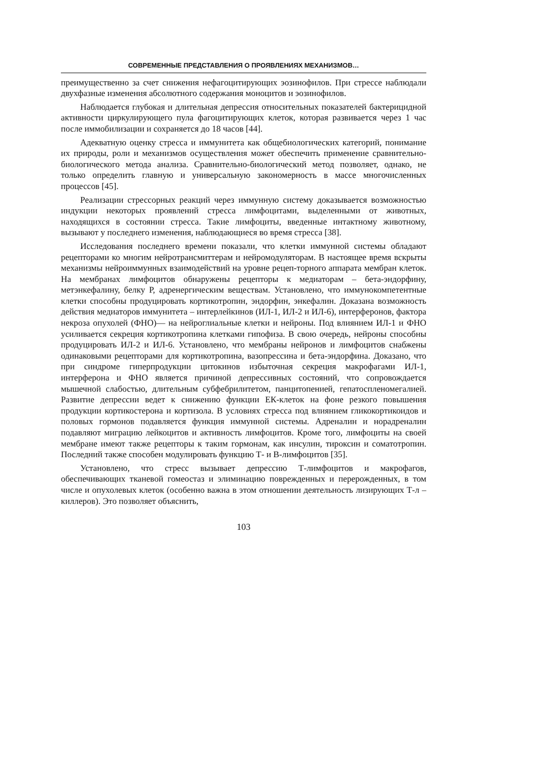СОВРЕМЕННЫЕ ПРЕДСТАВЛЕНИЯ О ПРОЯВЛЕНИЯХ МЕХАНИЗМОВ…
преимущественно за счет снижения нефагоцитирующих эозинофилов. При стрессе наблюдали двухфазные изменения абсолютного содержания моноцитов и эозинофилов.
Наблюдается глубокая и длительная депрессия относительных показателей бактерицидной активности циркулирующего пула фагоцитирующих клеток, которая развивается через 1 час после иммобилизации и сохраняется до 18 часов [44].
Адекватную оценку стресса и иммунитета как общебиологических категорий, понимание их природы, роли и механизмов осуществления может обеспечить применение сравнительно-биологического метода анализа. Сравнительно-биологический метод позволяет, однако, не только определить главную и универсальную закономерность в массе многочисленных процессов [45].
Реализации стрессорных реакций через иммунную систему доказывается возможностью индукции некоторых проявлений стресса лимфоцитами, выделенными от животных, находящихся в состоянии стресса. Такие лимфоциты, введенные интактному животному, вызывают у последнего изменения, наблюдающиеся во время стресса [38].
Исследования последнего времени показали, что клетки иммунной системы обладают рецепторами ко многим нейротрансмиттерам и нейромодуляторам. В настоящее время вскрыты механизмы нейроиммунных взаимодействий на уровне рецеп-торного аппарата мембран клеток. На мембранах лимфоцитов обнаружены рецепторы к медиаторам – бета-эндорфину, метэнкефалину, белку Р, адренергическим веществам. Установлено, что иммунокомпетентные клетки способны продуцировать кортикотропин, эндорфин, энкефалин. Доказана возможность действия медиаторов иммунитета – интерлейкинов (ИЛ-1, ИЛ-2 и ИЛ-6), интерферонов, фактора некроза опухолей (ФНО)— на нейроглиальные клетки и нейроны. Под влиянием ИЛ-1 и ФНО усиливается секреция кортикотропина клетками гипофиза. В свою очередь, нейроны способны продуцировать ИЛ-2 и ИЛ-6. Установлено, что мембраны нейронов и лимфоцитов снабжены одинаковыми рецепторами для кортикотропина, вазопрессина и бета-эндорфина. Доказано, что при синдроме гиперпродукции цитокинов избыточная секреция макрофагами ИЛ-1, интерферона и ФНО является причиной депрессивных состояний, что сопровождается мышечной слабостью, длительным субфебрилитетом, панцитопенией, гепатоспленомегалией. Развитие депрессии ведет к снижению функции ЕК-клеток на фоне резкого повышения продукции кортикостерона и кортизола. В условиях стресса под влиянием гликокортикоидов и половых гормонов подавляется функция иммунной системы. Адреналин и норадреналин подавляют миграцию лейкоцитов и активность лимфоцитов. Кроме того, лимфоциты на своей мембране имеют также рецепторы к таким гормонам, как инсулин, тироксин и соматотропин. Последний также способен модулировать функцию Т- и В-лимфоцитов [35].
Установлено, что стресс вызывает депрессию Т-лимфоцитов и макрофагов, обеспечивающих тканевой гомеостаз и элиминацию поврежденных и перерожденных, в том числе и опухолевых клеток (особенно важна в этом отношении деятельность лизирующих Т-л – киллеров). Это позволяет объяснить,
103